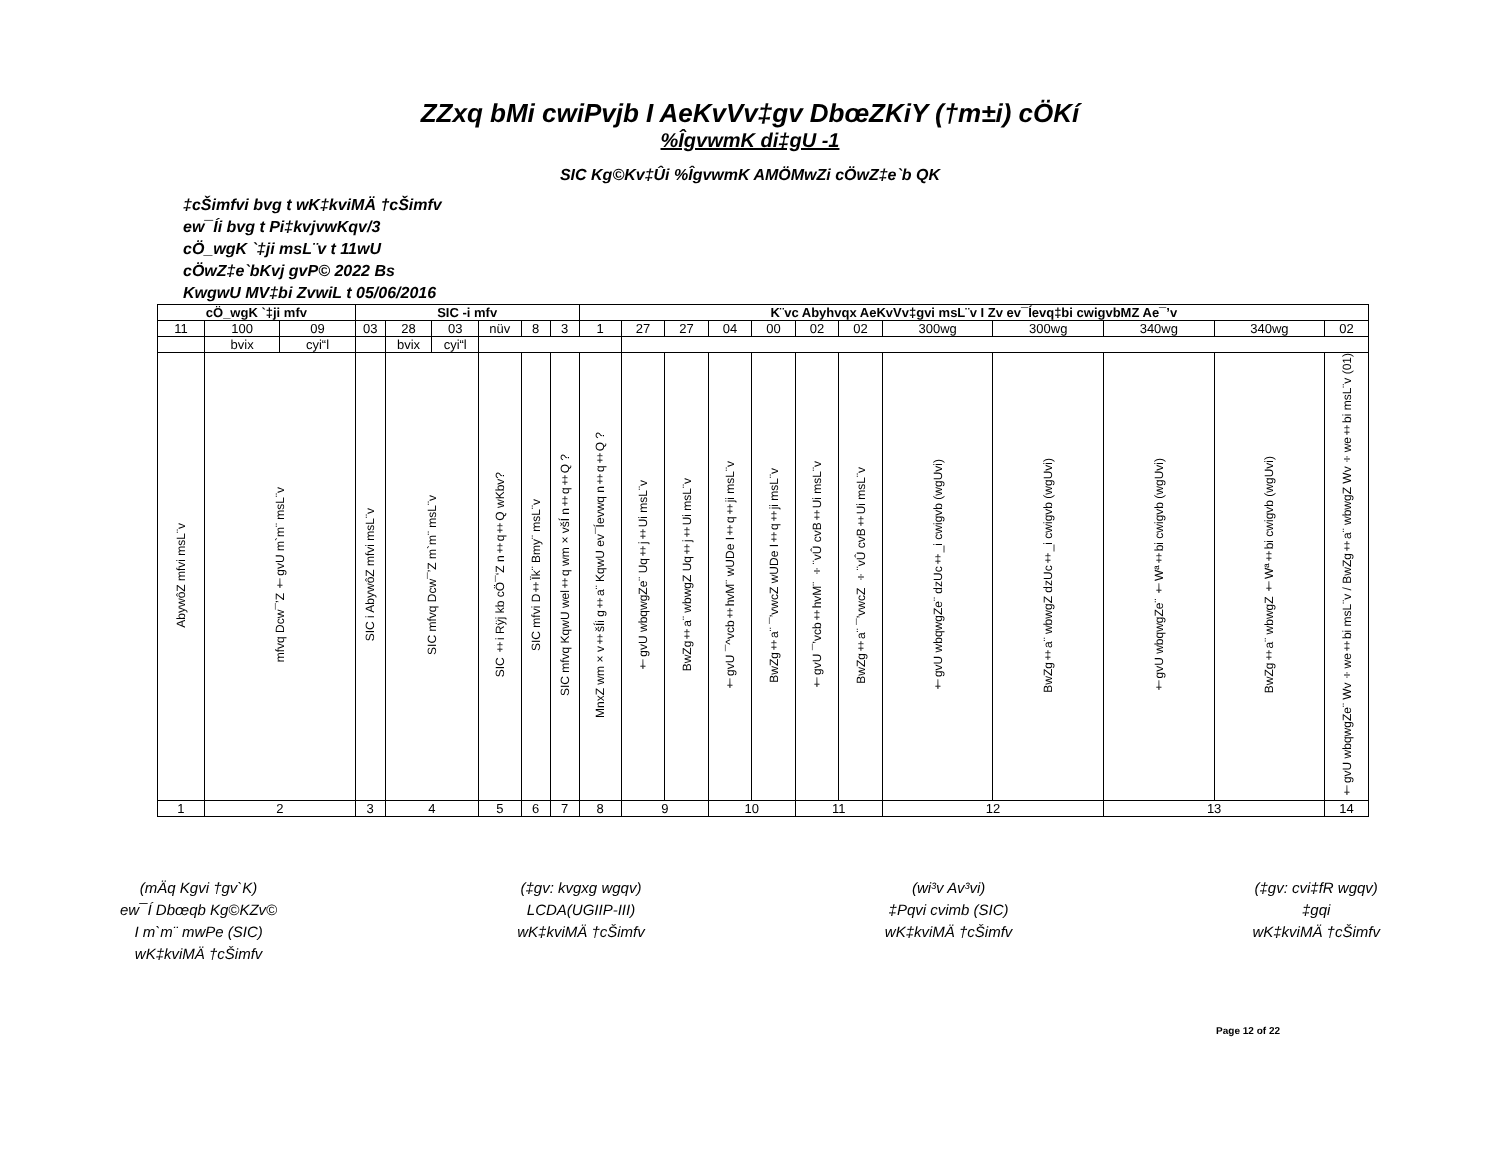ZZxq bMi cwiPvjb I AeKvVv‡gv DbœZKiY (†m±i) cÖKí
%ÎgvwmK di‡gU -1
SIC Kg©Kv‡Ûi %ÎgvwmK AMÖMwZi cÖwZ‡e`b QK
‡cŠimfvi bvg t wK‡kviMÄ †cŠimfv
ew¯Íi bvg t Pi‡kvjvwKqv/3
cÖ_wgK `‡ji msL¨v t 11wU
cÖwZ‡e`bKvj gvP© 2022 Bs
KwgwU MV‡bi ZvwiL t 05/06/2016
| cÖ_wgK `‡ji mfv | | | SIC -i mfv | | | | | | K¨vc Abyhvqx AeKvVv‡gvi msL¨v I Zv ev¯Íevq‡bi cwigvbMZ Ae¯’v | | | | | | | | | | | |
| --- | --- | --- | --- | --- | --- | --- | --- | --- | --- | --- | --- | --- | --- | --- | --- | --- | --- | --- | --- | --- |
| 11 | 100 | 09 | 03 | 28 | 03 | nüv | 8 | 3 | 1 | 27 | 27 | 04 | 00 | 02 | 02 | 300wg | 300wg | 340wg | 340wg | 02 |
| | bvix | cyi“l | | bvix | cyi“l | | | | | | | | | | | | | | | |
| AbywôZ mfvi msL¨v | mfvq Dcw¯’Z †gvU m`m¨ msL¨v | | SIC i AbywôZ mfvi msL¨v | SIC mfvq Dcw¯’Z m`m¨ msL¨v | | SIC ‡i Rÿj kb cÖ¯‘Z n‡q‡Q wKbv? | SIC mfvi D‡Ïk¨ Bmy¨ msL¨v | SIC mfvq KqwU wel‡q wm×všÍ n‡q‡Q ? | MnxZ wm×v‡šÍi g‡a¨ KqwU ev¯Íevwq n‡q‡Q ? | †gvU wbqwgZe¨ Uq‡j‡Ui msL¨v | BwZg‡a¨ wbwgZ Uq‡j‡Ui msL¨v | †gvU ¯^vcb‡hvM¨ wUDe I‡q‡ji msL¨v | BwZg‡a¨ ¯’vwcZ wUDe I‡q‡ji msL¨v | †gvU ¯’vcb‡hvM¨ ÷¨vÛ cvB‡Ui msL¨v | BwZg‡a¨ ¯’vwcZ ÷¨vÛ cvB‡Ui msL¨v | †gvU wbqwgZe¨ dzUc‡_i cwigvb (wgUvi) | BwZg‡a¨ wbwgZ dzUc‡_i cwigvb (wgUvi) | †gvU wbqwgZe¨ †Wª‡bi cwigvb (wgUvi) | BwZg‡a¨ wbwgZ †Wª‡bi cwigvb (wgUvi) | †gvU wbqwgZe¨ Wv÷we‡bi msL¨v / BwZg‡a¨ wbwgZ Wv÷we‡bi msL¨v (01) |
| 1 | 2 | | 3 | 4 | | 5 | 6 | 7 | 8 | 9 | | 10 | | 11 | | 12 | | 13 | | 14 |
(mÄq Kgvi †gv`K)
ew¯Í Dbœqb Kg©KZv©
I m`m¨ mwPe (SIC)
wK‡kviMÄ †cŠimfv
(‡gv: kvgxg wgqv)
LCDA(UGIIP-III)
wK‡kviMÄ †cŠimfv
(wi³v Av³vi)
‡Pqvi cvimb (SIC)
wK‡kviMÄ †cŠimfv
(‡gv: cvi‡fR wgqv)
‡gqi
wK‡kviMÄ †cŠimfv
Page 12 of 22